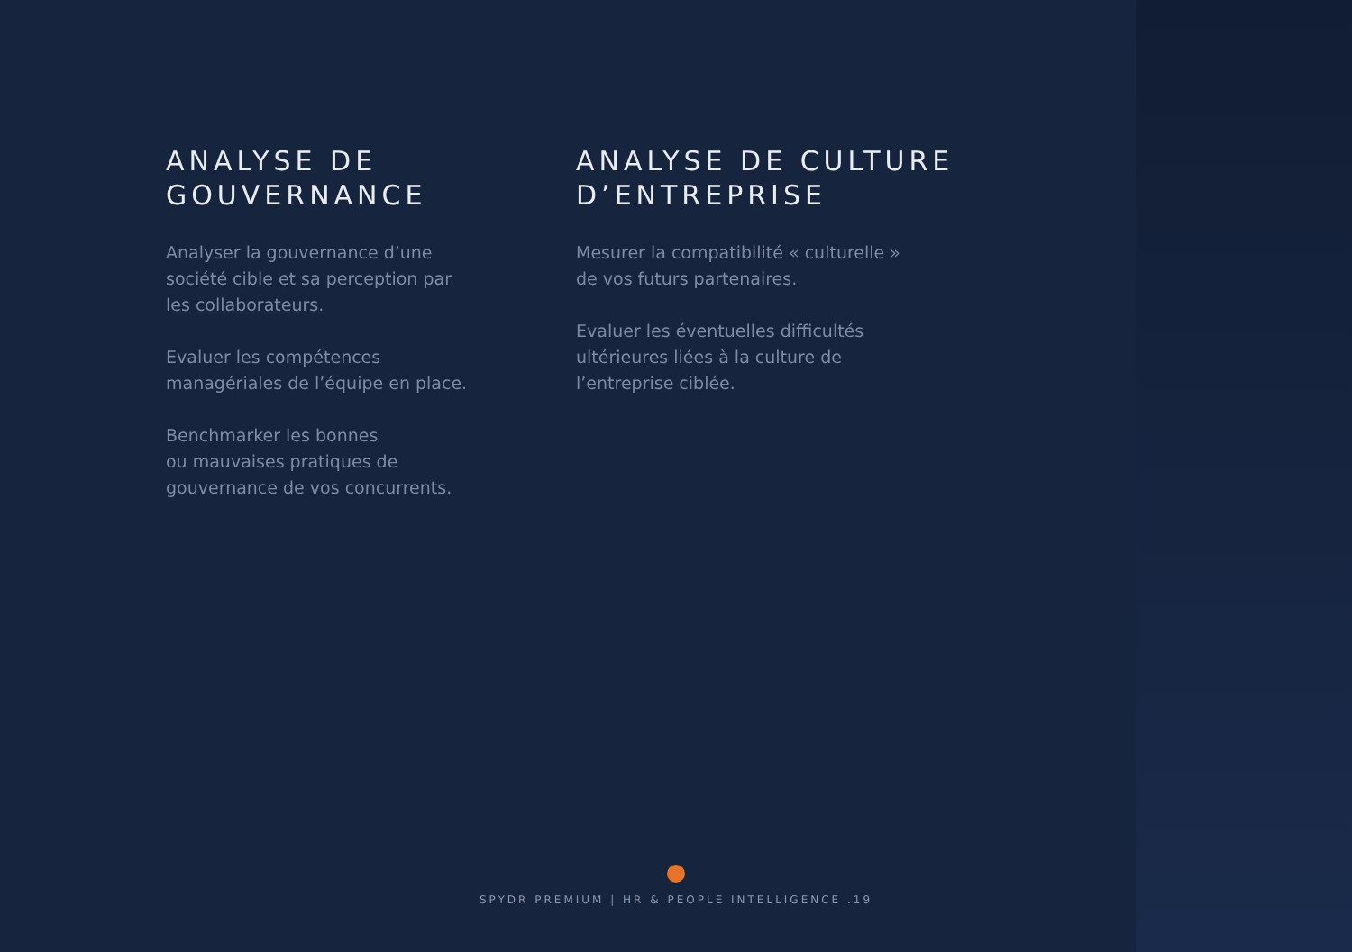ANALYSE DE
GOUVERNANCE
Analyser la gouvernance d’une
société cible et sa perception par
les collaborateurs.
Evaluer les compétences
managériales de l’équipe en place.
Benchmarker les bonnes
ou mauvaises pratiques de
gouvernance de vos concurrents.
ANALYSE DE CULTURE
D’ENTREPRISE
Mesurer la compatibilité « culturelle »
de vos futurs partenaires.
Evaluer les éventuelles difficultés
ultérieures liées à la culture de
l’entreprise ciblée.
SPYDR PREMIUM | HR & PEOPLE INTELLIGENCE .19